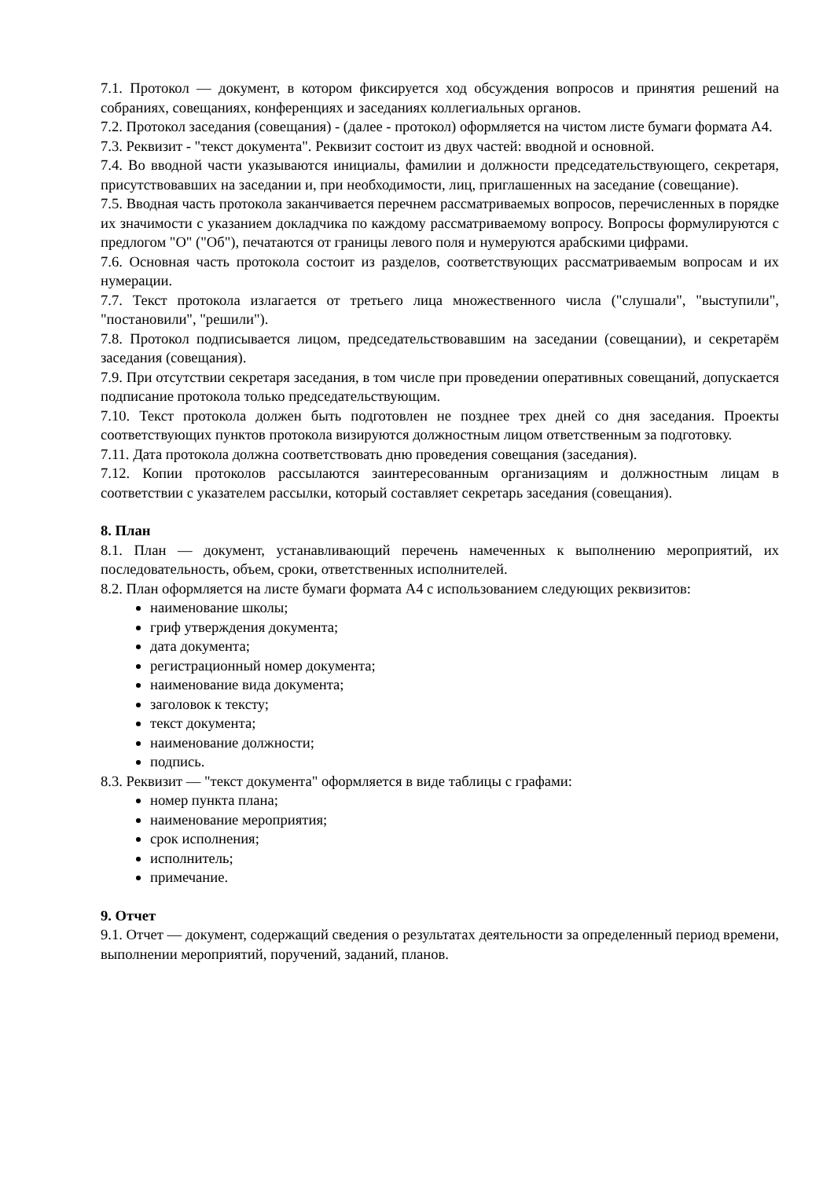7.1. Протокол — документ, в котором фиксируется ход обсуждения вопросов и принятия решений на собраниях, совещаниях, конференциях и заседаниях коллегиальных органов.
7.2. Протокол заседания (совещания) - (далее - протокол) оформляется на чистом листе бумаги формата А4.
7.3. Реквизит - "текст документа". Реквизит состоит из двух частей: вводной и основной.
7.4. Во вводной части указываются инициалы, фамилии и должности председательствующего, секретаря, присутствовавших на заседании и, при необходимости, лиц, приглашенных на заседание (совещание).
7.5. Вводная часть протокола заканчивается перечнем рассматриваемых вопросов, перечисленных в порядке их значимости с указанием докладчика по каждому рассматриваемому вопросу. Вопросы формулируются с предлогом "О" ("Об"), печатаются от границы левого поля и нумеруются арабскими цифрами.
7.6. Основная часть протокола состоит из разделов, соответствующих рассматриваемым вопросам и их нумерации.
7.7. Текст протокола излагается от третьего лица множественного числа ("слушали", "выступили", "постановили", "решили").
7.8. Протокол подписывается лицом, председательствовавшим на заседании (совещании), и секретарём заседания (совещания).
7.9. При отсутствии секретаря заседания, в том числе при проведении оперативных совещаний, допускается подписание протокола только председательствующим.
7.10. Текст протокола должен быть подготовлен не позднее трех дней со дня заседания. Проекты соответствующих пунктов протокола визируются должностным лицом ответственным за подготовку.
7.11. Дата протокола должна соответствовать дню проведения совещания (заседания).
7.12. Копии протоколов рассылаются заинтересованным организациям и должностным лицам в соответствии с указателем рассылки, который составляет секретарь заседания (совещания).
8. План
8.1. План — документ, устанавливающий перечень намеченных к выполнению мероприятий, их последовательность, объем, сроки, ответственных исполнителей.
8.2. План оформляется на листе бумаги формата А4 с использованием следующих реквизитов:
наименование школы;
гриф утверждения документа;
дата документа;
регистрационный номер документа;
наименование вида документа;
заголовок к тексту;
текст документа;
наименование должности;
подпись.
8.3. Реквизит — "текст документа" оформляется в виде таблицы с графами:
номер пункта плана;
наименование мероприятия;
срок исполнения;
исполнитель;
примечание.
9. Отчет
9.1. Отчет — документ, содержащий сведения о результатах деятельности за определенный период времени, выполнении мероприятий, поручений, заданий, планов.